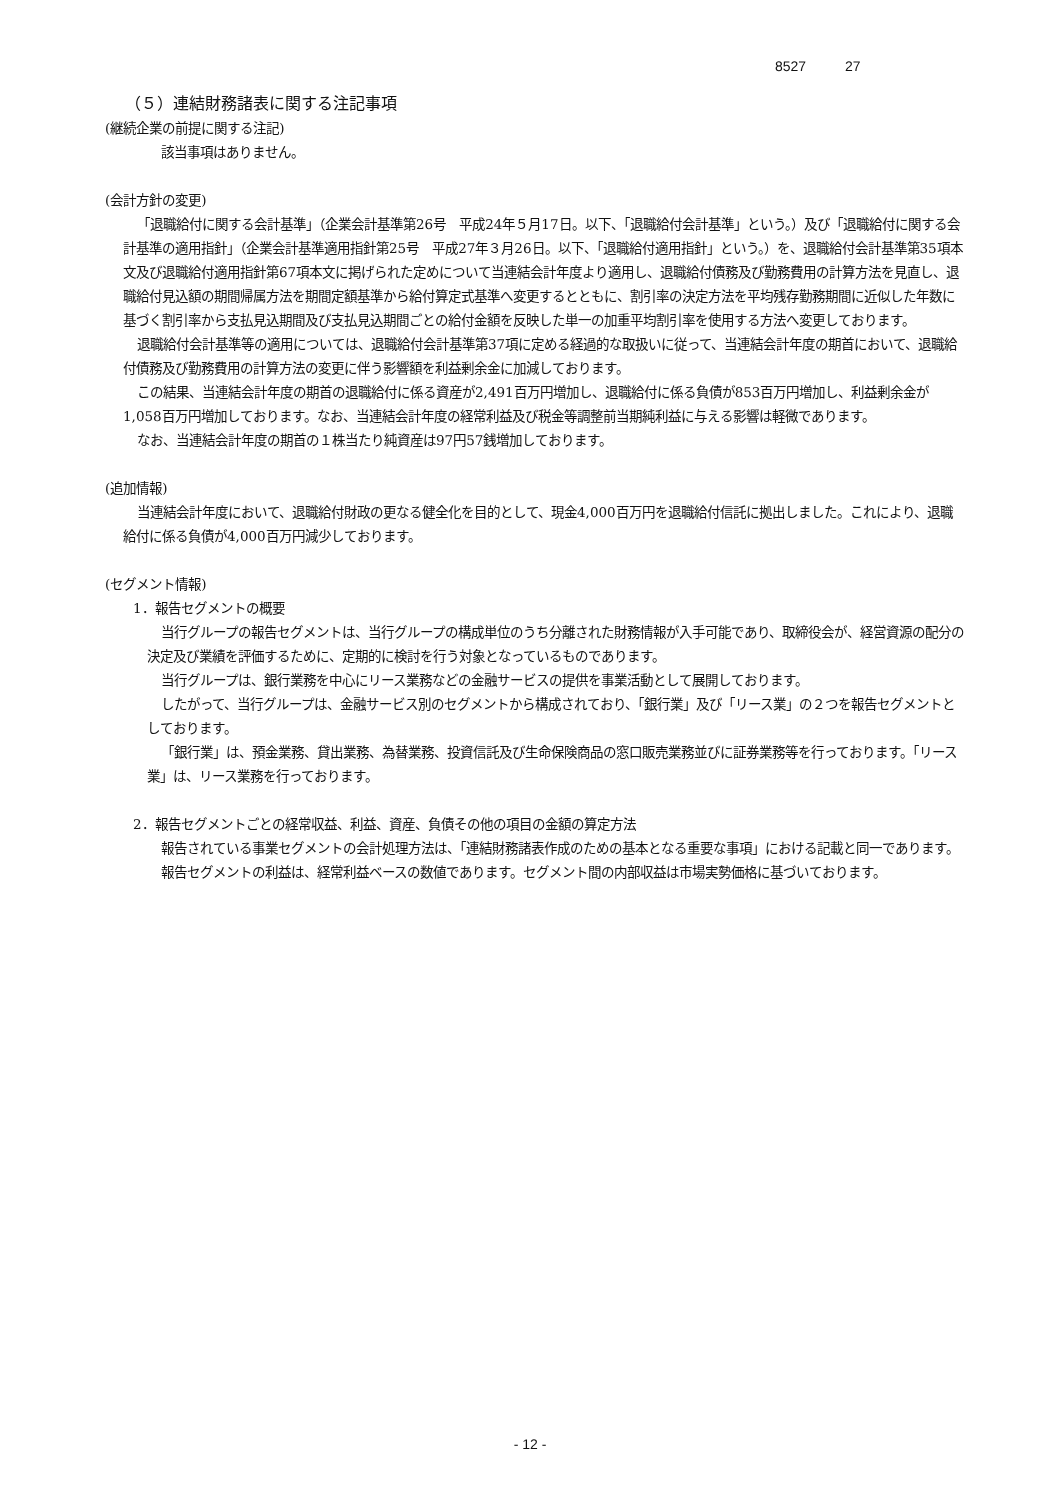8527 27
（５）連結財務諸表に関する注記事項
(継続企業の前提に関する注記)
該当事項はありません。
(会計方針の変更)
「退職給付に関する会計基準」（企業会計基準第26号　平成24年５月17日。以下、「退職給付会計基準」という。）及び「退職給付に関する会計基準の適用指針」（企業会計基準適用指針第25号　平成27年３月26日。以下、「退職給付適用指針」という。）を、退職給付会計基準第35項本文及び退職給付適用指針第67項本文に掲げられた定めについて当連結会計年度より適用し、退職給付債務及び勤務費用の計算方法を見直し、退職給付見込額の期間帰属方法を期間定額基準から給付算定式基準へ変更するとともに、割引率の決定方法を平均残存勤務期間に近似した年数に基づく割引率から支払見込期間及び支払見込期間ごとの給付金額を反映した単一の加重平均割引率を使用する方法へ変更しております。
退職給付会計基準等の適用については、退職給付会計基準第37項に定める経過的な取扱いに従って、当連結会計年度の期首において、退職給付債務及び勤務費用の計算方法の変更に伴う影響額を利益剰余金に加減しております。
この結果、当連結会計年度の期首の退職給付に係る資産が2,491百万円増加し、退職給付に係る負債が853百万円増加し、利益剰余金が1,058百万円増加しております。なお、当連結会計年度の経常利益及び税金等調整前当期純利益に与える影響は軽微であります。
なお、当連結会計年度の期首の１株当たり純資産は97円57銭増加しております。
(追加情報)
当連結会計年度において、退職給付財政の更なる健全化を目的として、現金4,000百万円を退職給付信託に拠出しました。これにより、退職給付に係る負債が4,000百万円減少しております。
(セグメント情報)
1．報告セグメントの概要
当行グループの報告セグメントは、当行グループの構成単位のうち分離された財務情報が入手可能であり、取締役会が、経営資源の配分の決定及び業績を評価するために、定期的に検討を行う対象となっているものであります。
当行グループは、銀行業務を中心にリース業務などの金融サービスの提供を事業活動として展開しております。
したがって、当行グループは、金融サービス別のセグメントから構成されており、「銀行業」及び「リース業」の２つを報告セグメントとしております。
「銀行業」は、預金業務、貸出業務、為替業務、投資信託及び生命保険商品の窓口販売業務並びに証券業務等を行っております。「リース業」は、リース業務を行っております。
2．報告セグメントごとの経常収益、利益、資産、負債その他の項目の金額の算定方法
報告されている事業セグメントの会計処理方法は、「連結財務諸表作成のための基本となる重要な事項」における記載と同一であります。
報告セグメントの利益は、経常利益ベースの数値であります。セグメント間の内部収益は市場実勢価格に基づいております。
- 12 -